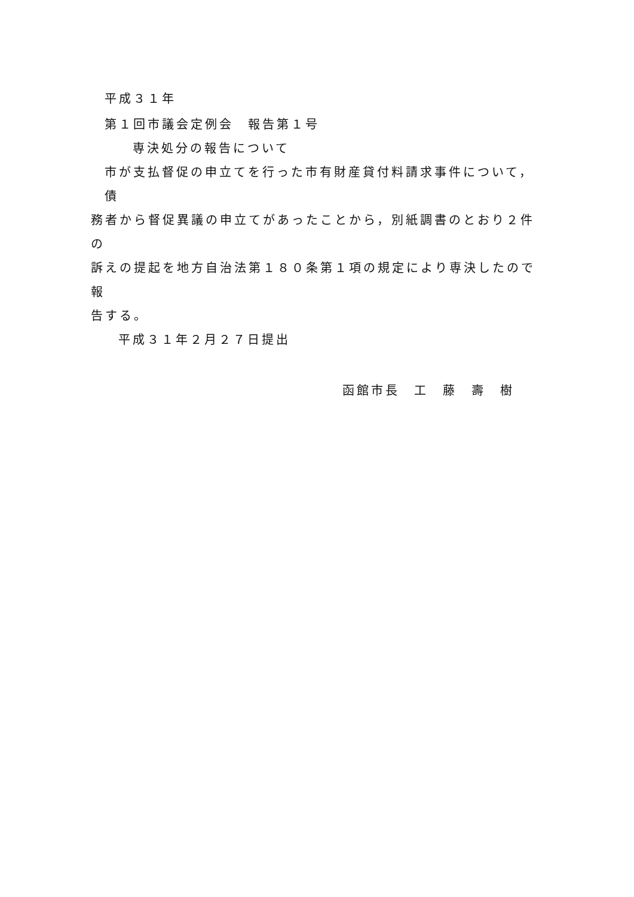平成３１年
第１回市議会定例会　報告第１号
専決処分の報告について
市が支払督促の申立てを行った市有財産貸付料請求事件について，債
務者から督促異議の申立てがあったことから，別紙調書のとおり２件の
訴えの提起を地方自治法第１８０条第１項の規定により専決したので報
告する。
平成３１年２月２７日提出
函館市長　工　藤　壽　樹